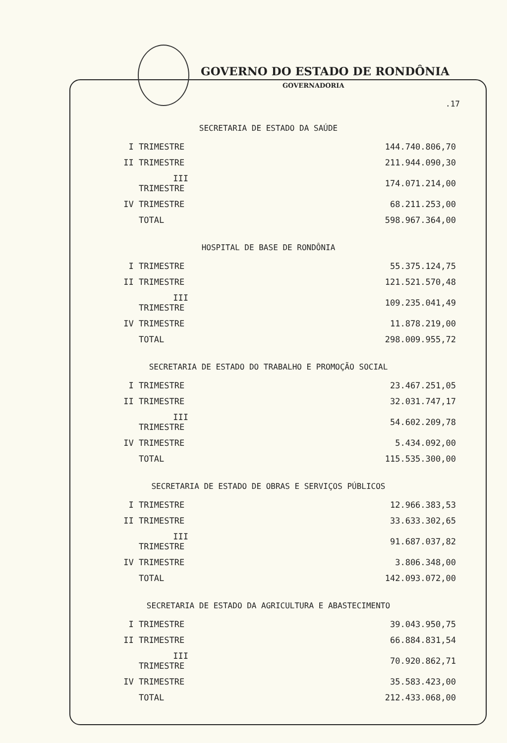GOVERNO DO ESTADO DE RONDÔNIA
GOVERNADORIA
.17
SECRETARIA DE ESTADO DA SAÚDE
| I TRIMESTRE | 144.740.806,70 |
| II TRIMESTRE | 211.944.090,30 |
| III TRIMESTRE | 174.071.214,00 |
| IV TRIMESTRE | 68.211.253,00 |
| TOTAL | 598.967.364,00 |
HOSPITAL DE BASE DE RONDÔNIA
| I TRIMESTRE | 55.375.124,75 |
| II TRIMESTRE | 121.521.570,48 |
| III TRIMESTRE | 109.235.041,49 |
| IV TRIMESTRE | 11.878.219,00 |
| TOTAL | 298.009.955,72 |
SECRETARIA DE ESTADO DO TRABALHO E PROMOÇÃO SOCIAL
| I TRIMESTRE | 23.467.251,05 |
| II TRIMESTRE | 32.031.747,17 |
| III TRIMESTRE | 54.602.209,78 |
| IV TRIMESTRE | 5.434.092,00 |
| TOTAL | 115.535.300,00 |
SECRETARIA DE ESTADO DE OBRAS E SERVIÇOS PÚBLICOS
| I TRIMESTRE | 12.966.383,53 |
| II TRIMESTRE | 33.633.302,65 |
| III TRIMESTRE | 91.687.037,82 |
| IV TRIMESTRE | 3.806.348,00 |
| TOTAL | 142.093.072,00 |
SECRETARIA DE ESTADO DA AGRICULTURA E ABASTECIMENTO
| I TRIMESTRE | 39.043.950,75 |
| II TRIMESTRE | 66.884.831,54 |
| III TRIMESTRE | 70.920.862,71 |
| IV TRIMESTRE | 35.583.423,00 |
| TOTAL | 212.433.068,00 |